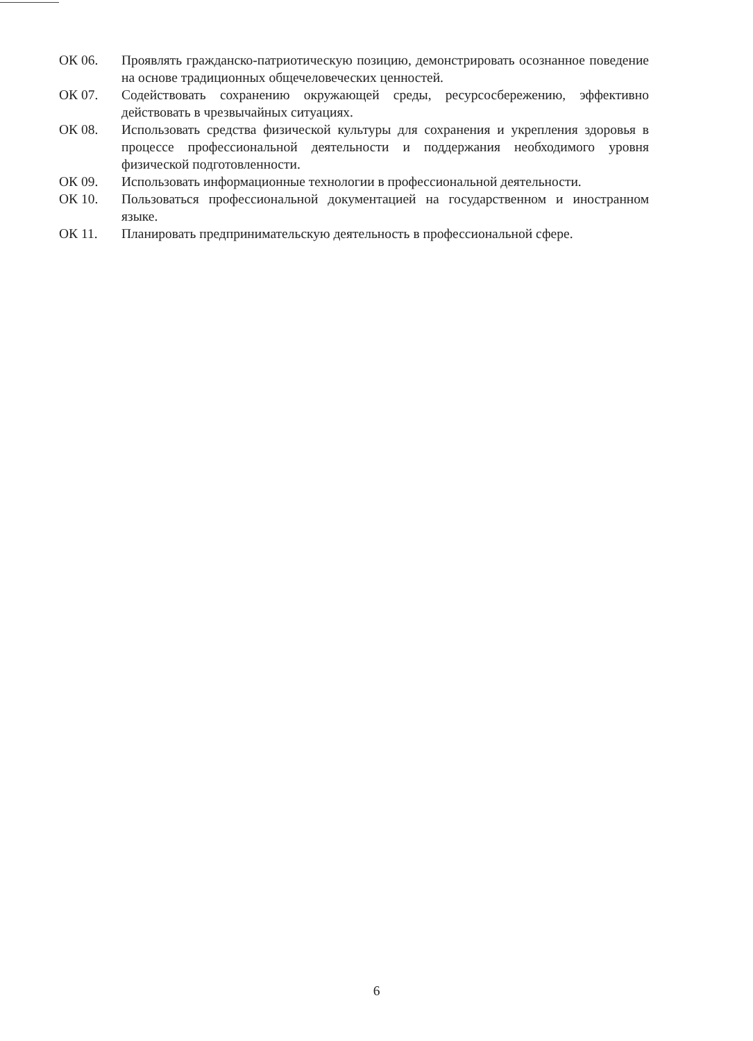ОК 06. Проявлять гражданско-патриотическую позицию, демонстрировать осознанное поведение на основе традиционных общечеловеческих ценностей.
ОК 07. Содействовать сохранению окружающей среды, ресурсосбережению, эффективно действовать в чрезвычайных ситуациях.
ОК 08. Использовать средства физической культуры для сохранения и укрепления здоровья в процессе профессиональной деятельности и поддержания необходимого уровня физической подготовленности.
ОК 09. Использовать информационные технологии в профессиональной деятельности.
ОК 10. Пользоваться профессиональной документацией на государственном и иностранном языке.
ОК 11. Планировать предпринимательскую деятельность в профессиональной сфере.
6